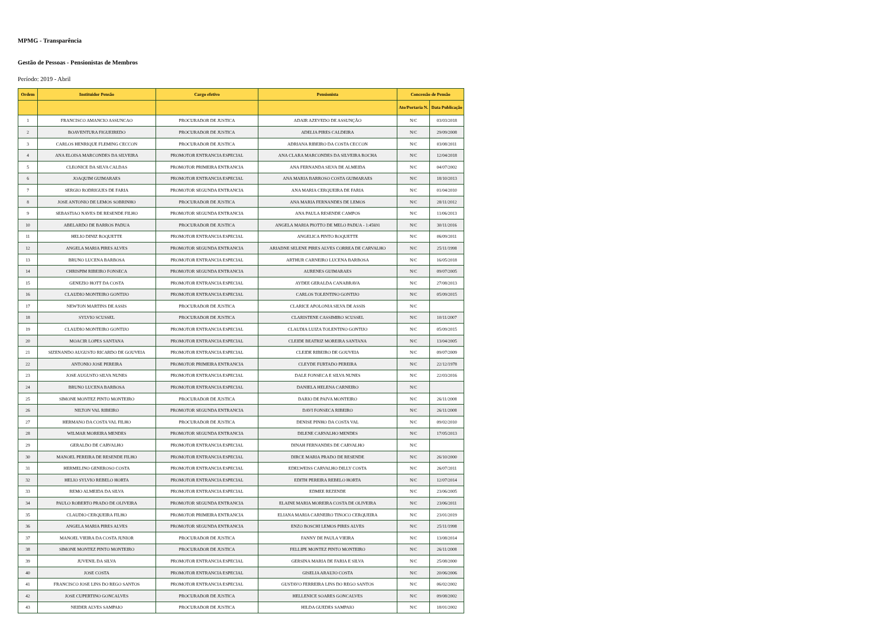MPMG - Transparência
Gestão de Pessoas - Pensionistas de Membros
Período: 2019 - Abril
| Ordem | Instituidor Pensão | Cargo efetivo | Pensionista | Concessão de Pensão | |
| --- | --- | --- | --- | --- | --- |
| | | | | Ato/Portaria N. | Data Publicação |
| 1 | FRANCISCO AMANCIO ASSUNCAO | PROCURADOR DE JUSTICA | ADAIR AZEVEDO DE ASSUNÇÃO | N/C | 03/03/2018 |
| 2 | BOAVENTURA FIGUEIREDO | PROCURADOR DE JUSTICA | ADELIA PIRES CALDEIRA | N/C | 29/09/2008 |
| 3 | CARLOS HENRIQUE FLEMING CECCON | PROCURADOR DE JUSTICA | ADRIANA RIBEIRO DA COSTA CECCON | N/C | 03/08/2011 |
| 4 | ANA ELOISA MARCONDES DA SILVEIRA | PROMOTOR ENTRANCIA ESPECIAL | ANA CLARA MARCONDES DA SILVEIRA ROCHA | N/C | 12/04/2018 |
| 5 | CLEONICE DA SILVA CALDAS | PROMOTOR PRIMEIRA ENTRANCIA | ANA FERNANDA SILVA DE ALMEIDA | N/C | 04/07/2002 |
| 6 | JOAQUIM GUIMARAES | PROMOTOR ENTRANCIA ESPECIAL | ANA MARIA BARROSO COSTA GUIMARAES | N/C | 18/10/2013 |
| 7 | SERGIO RODRIGUES DE FARIA | PROMOTOR SEGUNDA ENTRANCIA | ANA MARIA CERQUEIRA DE FARIA | N/C | 01/04/2010 |
| 8 | JOSE ANTONIO DE LEMOS SOBRINHO | PROCURADOR DE JUSTICA | ANA MARIA FERNANDES DE LEMOS | N/C | 28/11/2012 |
| 9 | SEBASTIAO NAVES DE RESENDE FILHO | PROMOTOR SEGUNDA ENTRANCIA | ANA PAULA RESENDE CAMPOS | N/C | 11/06/2013 |
| 10 | ABELARDO DE BARROS PADUA | PROCURADOR DE JUSTICA | ANGELA MARIA PIOTTO DE MELO PADUA - 1:45691 | N/C | 30/11/2016 |
| 11 | HELIO DINIZ ROQUETTE | PROMOTOR ENTRANCIA ESPECIAL | ANGELICA PINTO ROQUETTE | N/C | 06/09/2011 |
| 12 | ANGELA MARIA PIRES ALVES | PROMOTOR SEGUNDA ENTRANCIA | ARIADNE SELENE PIRES ALVES CORREA DE CARVALHO | N/C | 25/11/1998 |
| 13 | BRUNO LUCENA BARBOSA | PROMOTOR ENTRANCIA ESPECIAL | ARTHUR CARNEIRO LUCENA BARBOSA | N/C | 16/05/2018 |
| 14 | CHRISPIM RIBEIRO FONSECA | PROMOTOR SEGUNDA ENTRANCIA | AURENES GUIMARAES | N/C | 09/07/2005 |
| 15 | GENEZIO HOTT DA COSTA | PROMOTOR ENTRANCIA ESPECIAL | AYDEE GERALDA CANABRAVA | N/C | 27/08/2013 |
| 16 | CLAUDIO MONTEIRO GONTIJO | PROMOTOR ENTRANCIA ESPECIAL | CARLOS TOLENTINO GONTIJO | N/C | 05/09/2015 |
| 17 | NEWTON MARTINS DE ASSIS | PROCURADOR DE JUSTICA | CLARICE APOLONIA SILVA DE ASSIS | N/C | |
| 18 | SYLVIO SCUSSEL | PROCURADOR DE JUSTICA | CLARISTENE CASSIMIRO SCUSSEL | N/C | 10/11/2007 |
| 19 | CLAUDIO MONTEIRO GONTIJO | PROMOTOR ENTRANCIA ESPECIAL | CLAUDIA LUIZA TOLENTINO GONTIJO | N/C | 05/09/2015 |
| 20 | MOACIR LOPES SANTANA | PROMOTOR ENTRANCIA ESPECIAL | CLEIDE BEATRIZ MOREIRA SANTANA | N/C | 13/04/2005 |
| 21 | SIZENANDO AUGUSTO RICARDO DE GOUVEIA | PROMOTOR ENTRANCIA ESPECIAL | CLEIDE RIBEIRO DE GOUVEIA | N/C | 09/07/2009 |
| 22 | ANTONIO JOSE PEREIRA | PROMOTOR PRIMEIRA ENTRANCIA | CLEYDE FURTADO PEREIRA | N/C | 22/12/1978 |
| 23 | JOSE AUGUSTO SILVA NUNES | PROMOTOR ENTRANCIA ESPECIAL | DALE FONSECA E SILVA NUNES | N/C | 22/03/2016 |
| 24 | BRUNO LUCENA BARBOSA | PROMOTOR ENTRANCIA ESPECIAL | DANIELA HELENA CARNEIRO | N/C | |
| 25 | SIMONE MONTEZ PINTO MONTEIRO | PROCURADOR DE JUSTICA | DARIO DE PAIVA MONTEIRO | N/C | 26/11/2008 |
| 26 | NILTON VAL RIBEIRO | PROMOTOR SEGUNDA ENTRANCIA | DAVI FONSECA RIBEIRO | N/C | 26/11/2008 |
| 27 | HERMANO DA COSTA VAL FILHO | PROCURADOR DE JUSTICA | DENISE PINHO DA COSTA VAL | N/C | 09/02/2010 |
| 28 | WILMAR MOREIRA MENDES | PROMOTOR SEGUNDA ENTRANCIA | DILENE CARVALHO MENDES | N/C | 17/05/2013 |
| 29 | GERALDO DE CARVALHO | PROMOTOR ENTRANCIA ESPECIAL | DINAH FERNANDES DE CARVALHO | N/C | |
| 30 | MANOEL PEREIRA DE RESENDE FILHO | PROMOTOR ENTRANCIA ESPECIAL | DIRCE MARIA PRADO DE RESENDE | N/C | 26/10/2000 |
| 31 | HERMELINO GENEROSO COSTA | PROMOTOR ENTRANCIA ESPECIAL | EDELWEISS CARVALHO DILLY COSTA | N/C | 26/07/2011 |
| 32 | HELIO SYLVIO REBELO HORTA | PROMOTOR ENTRANCIA ESPECIAL | EDITH PEREIRA REBELO HORTA | N/C | 12/07/2014 |
| 33 | REMO ALMEIDA DA SILVA | PROMOTOR ENTRANCIA ESPECIAL | EDMEE REZENDE | N/C | 23/06/2005 |
| 34 | PAULO ROBERTO PRADO DE OLIVEIRA | PROMOTOR SEGUNDA ENTRANCIA | ELAINE MARIA MOREIRA COSTA DE OLIVEIRA | N/C | 23/06/2011 |
| 35 | CLAUDIO CERQUEIRA FILHO | PROMOTOR PRIMEIRA ENTRANCIA | ELIANA MARIA CARNEIRO TINOCO CERQUEIRA | N/C | 23/01/2019 |
| 36 | ANGELA MARIA PIRES ALVES | PROMOTOR SEGUNDA ENTRANCIA | ENZO BOSCHI LEMOS PIRES ALVES | N/C | 25/11/1998 |
| 37 | MANOEL VIEIRA DA COSTA JUNIOR | PROCURADOR DE JUSTICA | FANNY DE PAULA VIEIRA | N/C | 13/08/2014 |
| 38 | SIMONE MONTEZ PINTO MONTEIRO | PROCURADOR DE JUSTICA | FELLIPE MONTEZ PINTO MONTEIRO | N/C | 26/11/2008 |
| 39 | JUVENIL DA SILVA | PROMOTOR ENTRANCIA ESPECIAL | GERSINA MARIA DE FARIA E SILVA | N/C | 25/08/2000 |
| 40 | JOSE COSTA | PROMOTOR ENTRANCIA ESPECIAL | GISELIA ARAUJO COSTA | N/C | 20/06/2006 |
| 41 | FRANCISCO JOSE LINS DO REGO SANTOS | PROMOTOR ENTRANCIA ESPECIAL | GUSTAVO FERREIRA LINS DO REGO SANTOS | N/C | 06/02/2002 |
| 42 | JOSE CUPERTINO GONCALVES | PROCURADOR DE JUSTICA | HELLENICE SOARES GONCALVES | N/C | 09/08/2002 |
| 43 | NEIDER ALVES SAMPAIO | PROCURADOR DE JUSTICA | HILDA GUEDES SAMPAIO | N/C | 18/01/2002 |